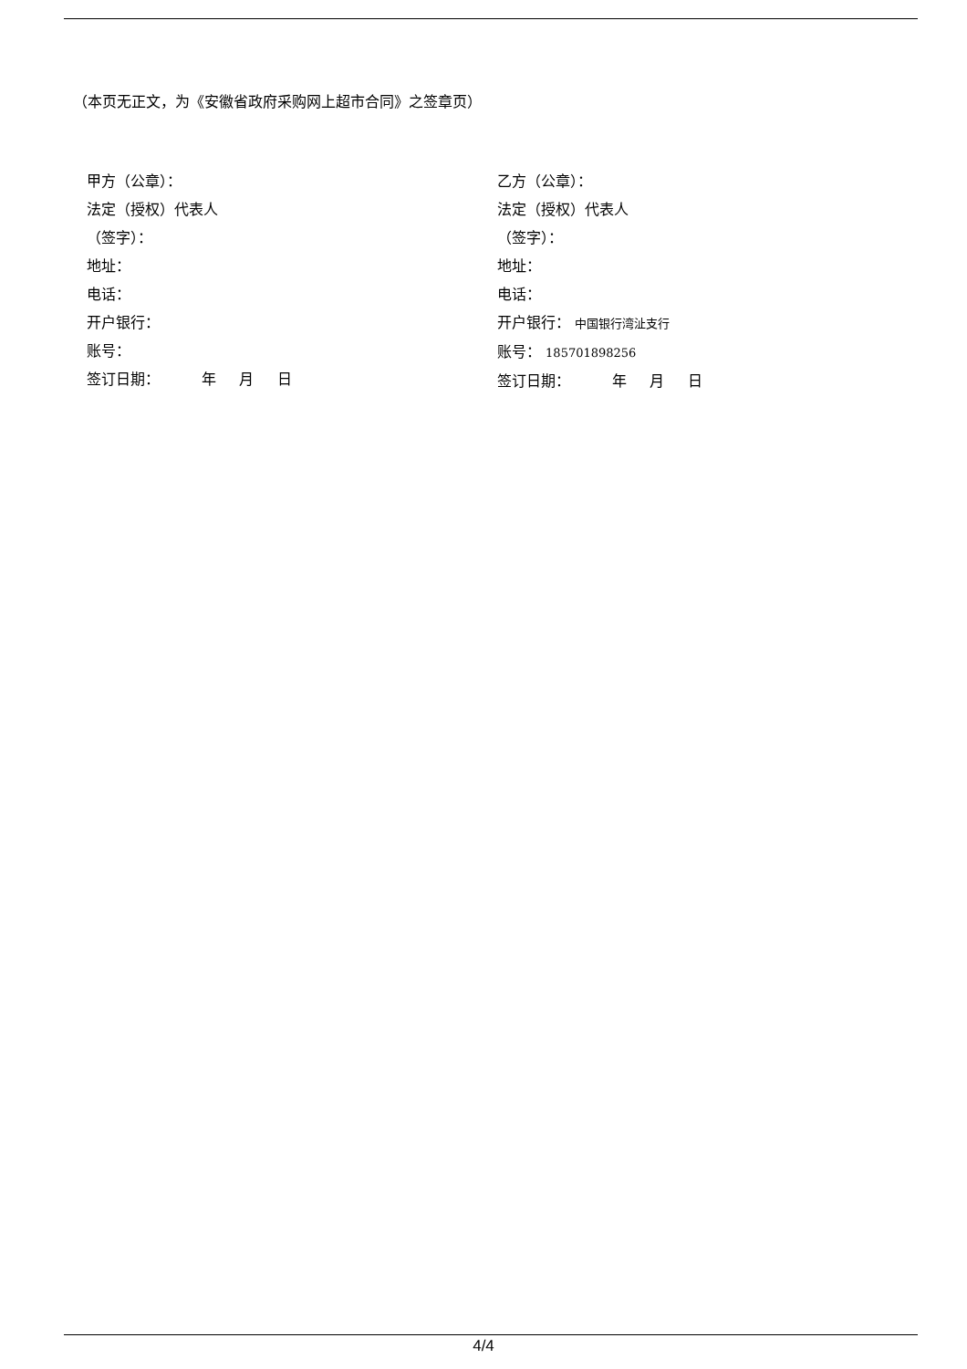（本页无正文，为《安徽省政府采购网上超市合同》之签章页）
甲方（公章）：
法定（授权）代表人
（签字）：
地址：
电话：
开户银行：
账号：
签订日期： 年 月 日
乙方（公章）：
法定（授权）代表人
（签字）：
地址：
电话：
开户银行： 中国银行湾沚支行
账号： 185701898256
签订日期： 年 月 日
4/4